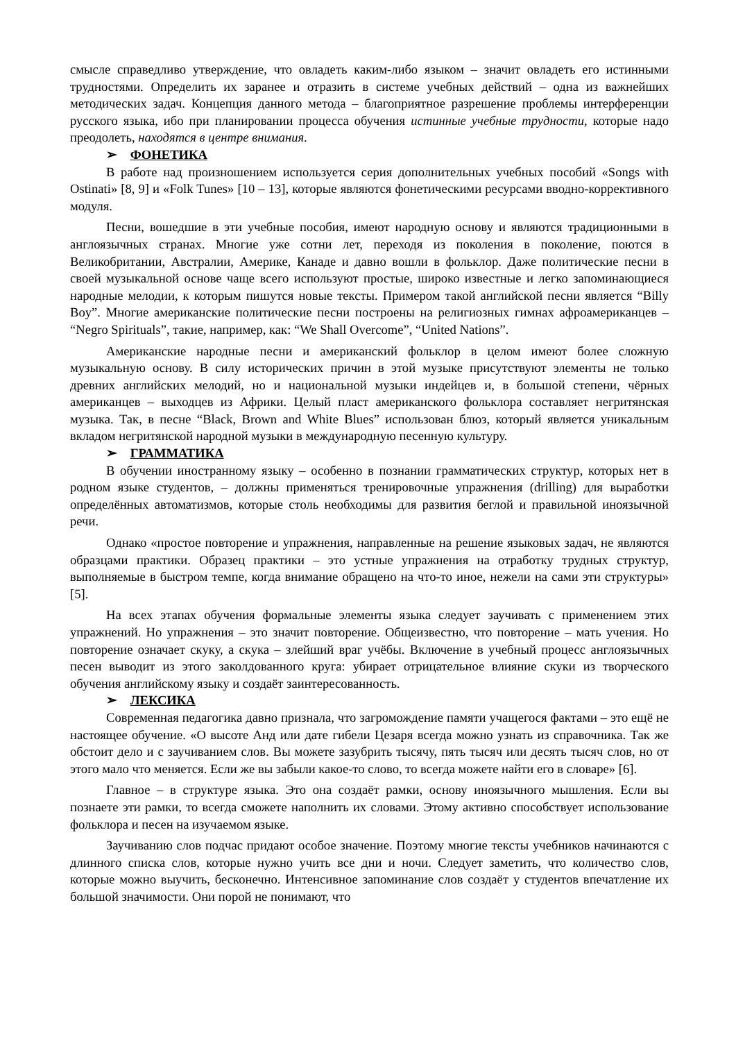смысле справедливо утверждение, что овладеть каким-либо языком – значит овладеть его истинными трудностями. Определить их заранее и отразить в системе учебных действий – одна из важнейших методических задач. Концепция данного метода – благоприятное разрешение проблемы интерференции русского языка, ибо при планировании процесса обучения истинные учебные трудности, которые надо преодолеть, находятся в центре внимания.
➢ ФОНЕТИКА
В работе над произношением используется серия дополнительных учебных пособий «Songs with Ostinati» [8, 9] и «Folk Tunes» [10 – 13], которые являются фонетическими ресурсами вводно-коррективного модуля.
Песни, вошедшие в эти учебные пособия, имеют народную основу и являются традиционными в англоязычных странах. Многие уже сотни лет, переходя из поколения в поколение, поются в Великобритании, Австралии, Америке, Канаде и давно вошли в фольклор. Даже политические песни в своей музыкальной основе чаще всего используют простые, широко известные и легко запоминающиеся народные мелодии, к которым пишутся новые тексты. Примером такой английской песни является “Billy Boy”. Многие американские политические песни построены на религиозных гимнах афроамериканцев – “Negro Spirituals”, такие, например, как: “We Shall Overcome”, “United Nations”.
Американские народные песни и американский фольклор в целом имеют более сложную музыкальную основу. В силу исторических причин в этой музыке присутствуют элементы не только древних английских мелодий, но и национальной музыки индейцев и, в большой степени, чёрных американцев – выходцев из Африки. Целый пласт американского фольклора составляет негритянская музыка. Так, в песне “Black, Brown and White Blues” использован блюз, который является уникальным вкладом негритянской народной музыки в международную песенную культуру.
➢ ГРАММАТИКА
В обучении иностранному языку – особенно в познании грамматических структур, которых нет в родном языке студентов, – должны применяться тренировочные упражнения (drilling) для выработки определённых автоматизмов, которые столь необходимы для развития беглой и правильной иноязычной речи.
Однако «простое повторение и упражнения, направленные на решение языковых задач, не являются образцами практики. Образец практики – это устные упражнения на отработку трудных структур, выполняемые в быстром темпе, когда внимание обращено на что-то иное, нежели на сами эти структуры» [5].
На всех этапах обучения формальные элементы языка следует заучивать с применением этих упражнений. Но упражнения – это значит повторение. Общеизвестно, что повторение – мать учения. Но повторение означает скуку, а скука – злейший враг учёбы. Включение в учебный процесс англоязычных песен выводит из этого заколдованного круга: убирает отрицательное влияние скуки из творческого обучения английскому языку и создаёт заинтересованность.
➢ ЛЕКСИКА
Современная педагогика давно признала, что загромождение памяти учащегося фактами – это ещё не настоящее обучение. «О высоте Анд или дате гибели Цезаря всегда можно узнать из справочника. Так же обстоит дело и с заучиванием слов. Вы можете зазубрить тысячу, пять тысяч или десять тысяч слов, но от этого мало что меняется. Если же вы забыли какое-то слово, то всегда можете найти его в словаре» [6].
Главное – в структуре языка. Это она создаёт рамки, основу иноязычного мышления. Если вы познаете эти рамки, то всегда сможете наполнить их словами. Этому активно способствует использование фольклора и песен на изучаемом языке.
Заучиванию слов подчас придают особое значение. Поэтому многие тексты учебников начинаются с длинного списка слов, которые нужно учить все дни и ночи. Следует заметить, что количество слов, которые можно выучить, бесконечно. Интенсивное запоминание слов создаёт у студентов впечатление их большой значимости. Они порой не понимают, что